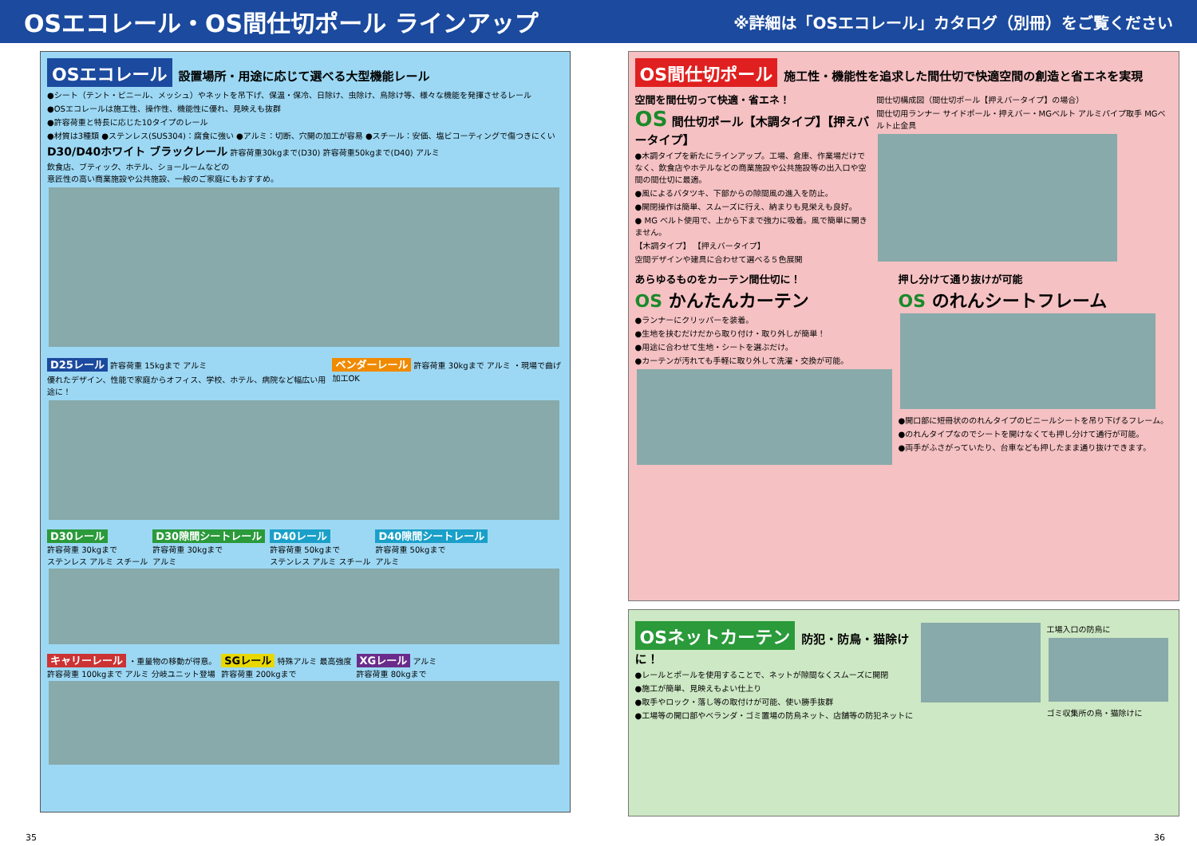OSエコレール・OS間仕切ポール ラインアップ
※詳細は「OSエコレール」カタログ（別冊）をご覧ください
OSエコレール 設置場所・用途に応じて選べる大型機能レール
●シート（テント・ビニール、メッシュ）やネットを吊下げ、保温・保冷、日除け、虫除け、鳥除け等、様々な機能を発揮させるレール
●OSエコレールは施工性、操作性、機能性に優れ、見映えも抜群
●許容荷重と特長に応じた10タイプのレール
●材質は3種類 ●ステンレス(SUS304)：腐食に強い ●アルミ：切断、穴開の加工が容易 ●スチール：安価、塩ビコーティングで傷つきにくい
D30/D40ホワイト ブラックレール 許容荷重30kgまで(D30) 許容荷重50kgまで(D40) アルミ
飲食店、ブティック、ホテル、ショールームなどの
意匠性の高い商業施設や公共施設、一般のご家庭にもおすすめ。
D25レール 許容荷重 15kgまで アルミ
優れたデザイン、性能で家庭からオフィス、学校、ホテル、病院など幅広い用途に！
ベンダーレール 許容荷重 30kgまで アルミ ・現場で曲げ加工OK
D30レール
許容荷重 30kgまで
ステンレス アルミ スチール
D30隙間シートレール
許容荷重 30kgまで
アルミ
D40レール
許容荷重 50kgまで
ステンレス アルミ スチール
D40隙間シートレール
許容荷重 50kgまで
アルミ
キャリーレール ・重量物の移動が得意。
許容荷重 100kgまで アルミ 分岐ユニット登場
SGレール 特殊アルミ 最高強度
許容荷重 200kgまで
XGレール アルミ
許容荷重 80kgまで
OS間仕切ポール 施工性・機能性を追求した間仕切で快適空間の創造と省エネを実現
空間を間仕切って快適・省エネ！
OS 間仕切ポール【木調タイプ】【押えバータイプ】
●木調タイプを新たにラインアップ。工場、倉庫、作業場だけでなく、飲食店やホテルなどの商業施設や公共施設等の出入口や空間の間仕切に最適。
●風によるバタツキ、下部からの隙間風の進入を防止。
●開閉操作は簡単、スムーズに行え、納まりも見栄えも良好。
● MG ベルト使用で、上から下まで強力に吸着。風で簡単に開きません。
【木調タイプ】 【押えバータイプ】
空間デザインや建具に合わせて選べる５色展開
間仕切構成図（間仕切ポール【押えバータイプ】の場合）
間仕切用ランナー サイドポール・押えバー・MGベルト アルミパイプ取手 MGベルト止金具
あらゆるものをカーテン間仕切に！
OS かんたんカーテン
●ランナーにクリッパーを装着。
●生地を挟むだけだから取り付け・取り外しが簡単！
●用途に合わせて生地・シートを選ぶだけ。
●カーテンが汚れても手軽に取り外して洗濯・交換が可能。
押し分けて通り抜けが可能
OS のれんシートフレーム
●開口部に短冊状ののれんタイプのビニールシートを吊り下げるフレーム。
●のれんタイプなのでシートを開けなくても押し分けて通行が可能。
●両手がふさがっていたり、台車なども押したまま通り抜けできます。
OSネットカーテン 防犯・防鳥・猫除けに！
●レールとポールを使用することで、ネットが隙間なくスムーズに開閉
●施工が簡単、見映えもよい仕上り
●取手やロック・落し等の取付けが可能、使い勝手抜群
●工場等の開口部やベランダ・ゴミ置場の防鳥ネット、店舗等の防犯ネットに
工場入口の防鳥に
ゴミ収集所の鳥・猫除けに
35 36